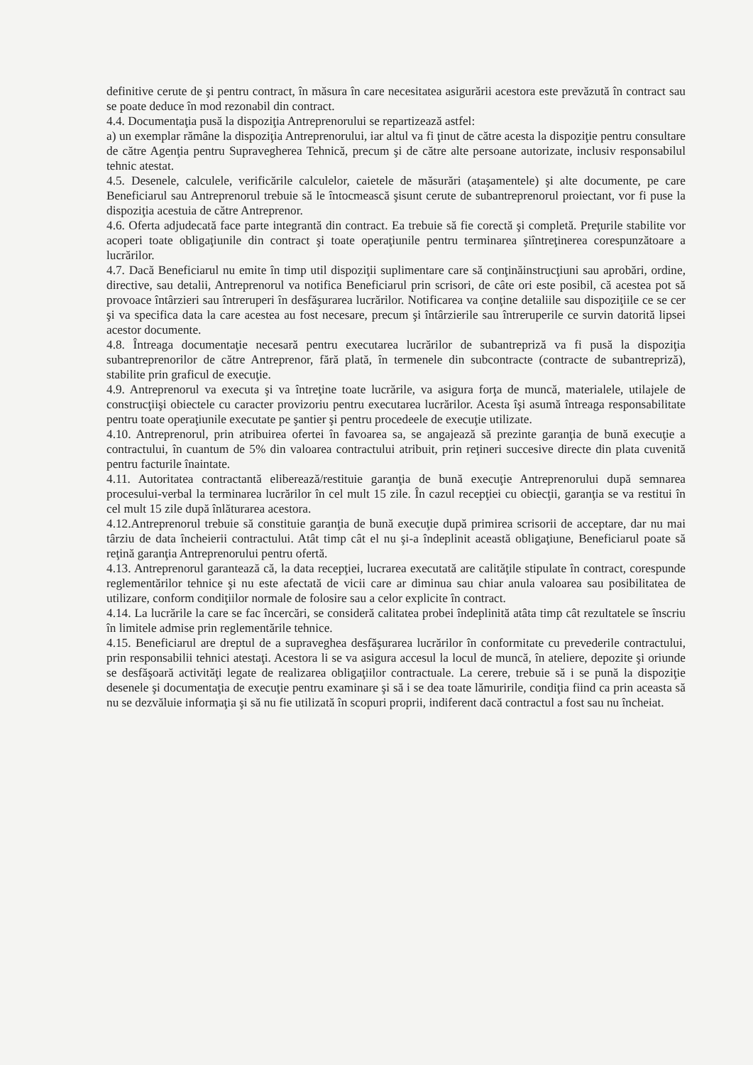definitive cerute de şi pentru contract, în măsura în care necesitatea asigurării acestora este prevăzută în contract sau se poate deduce în mod rezonabil din contract.
4.4. Documentaţia pusă la dispoziţia Antreprenorului se repartizează astfel:
a) un exemplar rămâne la dispoziţia Antreprenorului, iar altul va fi ţinut de către acesta la dispoziţie pentru consultare de către Agenţia pentru Supravegherea Tehnică, precum şi de către alte persoane autorizate, inclusiv responsabilul tehnic atestat.
4.5. Desenele, calculele, verificările calculelor, caietele de măsurări (ataşamentele) şi alte documente, pe care Beneficiarul sau Antreprenorul trebuie să le întocmească şisunt cerute de subantreprenorul proiectant, vor fi puse la dispoziţia acestuia de către Antreprenor.
4.6. Oferta adjudecată face parte integrantă din contract. Ea trebuie să fie corectă şi completă. Preţurile stabilite vor acoperi toate obligaţiunile din contract şi toate operaţiunile pentru terminarea şiîntreţinerea corespunzătoare a lucrărilor.
4.7. Dacă Beneficiarul nu emite în timp util dispoziţii suplimentare care să conţinăinstrucţiuni sau aprobări, ordine, directive, sau detalii, Antreprenorul va notifica Beneficiarul prin scrisori, de câte ori este posibil, că acestea pot să provoace întârzieri sau întreruperi în desfăşurarea lucrărilor. Notificarea va conţine detaliile sau dispoziţiile ce se cer şi va specifica data la care acestea au fost necesare, precum şi întârzierile sau întreruperile ce survin datorită lipsei acestor documente.
4.8. Întreaga documentaţie necesară pentru executarea lucrărilor de subantrepriză va fi pusă la dispoziţia subantreprenorilor de către Antreprenor, fără plată, în termenele din subcontracte (contracte de subantrepriză), stabilite prin graficul de execuţie.
4.9. Antreprenorul va executa şi va întreţine toate lucrările, va asigura forţa de muncă, materialele, utilajele de construcţiişi obiectele cu caracter provizoriu pentru executarea lucrărilor. Acesta îşi asumă întreaga responsabilitate pentru toate operaţiunile executate pe şantier şi pentru procedeele de execuţie utilizate.
4.10. Antreprenorul, prin atribuirea ofertei în favoarea sa, se angajează să prezinte garanţia de bună execuţie a contractului, în cuantum de 5% din valoarea contractului atribuit, prin reţineri succesive directe din plata cuvenită pentru facturile înaintate.
4.11. Autoritatea contractantă eliberează/restituie garanţia de bună execuţie Antreprenorului după semnarea procesului-verbal la terminarea lucrărilor în cel mult 15 zile. În cazul recepţiei cu obiecţii, garanţia se va restitui în cel mult 15 zile după înlăturarea acestora.
4.12.Antreprenorul trebuie să constituie garanţia de bună execuţie după primirea scrisorii de acceptare, dar nu mai târziu de data încheierii contractului. Atât timp cât el nu şi-a îndeplinit această obligaţiune, Beneficiarul poate să reţină garanţia Antreprenorului pentru ofertă.
4.13. Antreprenorul garantează că, la data recepţiei, lucrarea executată are calităţile stipulate în contract, corespunde reglementărilor tehnice şi nu este afectată de vicii care ar diminua sau chiar anula valoarea sau posibilitatea de utilizare, conform condiţiilor normale de folosire sau a celor explicite în contract.
4.14. La lucrările la care se fac încercări, se consideră calitatea probei îndeplinită atâta timp cât rezultatele se înscriu în limitele admise prin reglementările tehnice.
4.15. Beneficiarul are dreptul de a supraveghea desfăşurarea lucrărilor în conformitate cu prevederile contractului, prin responsabilii tehnici atestaţi. Acestora li se va asigura accesul la locul de muncă, în ateliere, depozite şi oriunde se desfăşoară activităţi legate de realizarea obligaţiilor contractuale. La cerere, trebuie să i se pună la dispoziţie desenele şi documentaţia de execuţie pentru examinare şi să i se dea toate lămuririle, condiţia fiind ca prin aceasta să nu se dezvăluie informaţia şi să nu fie utilizată în scopuri proprii, indiferent dacă contractul a fost sau nu încheiat.